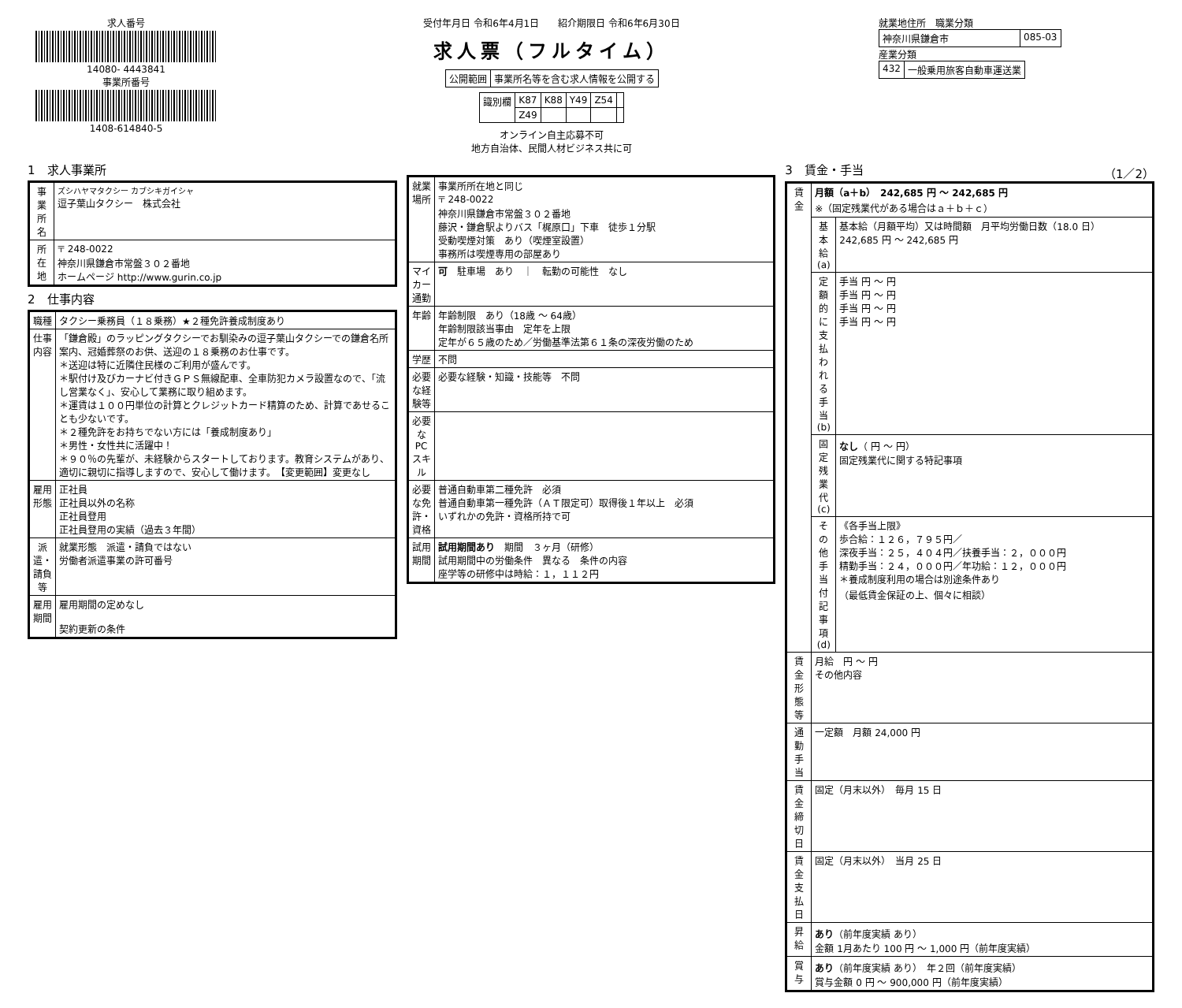求人番号
14080- 4443841
事業所番号
1408-614840-5
受付年月日 令和6年4月1日　　紹介期限日 令和6年6月30日
求人票（フルタイム）
| 公開範囲 | 事業所名等を含む求人情報を公開する |
| 識別欄 | K87 | K88 | Y49 | Z54 | |
| | Z49 | | | | |
オンライン自主応募不可
地方自治体、民間人材ビジネス共に可
就業地住所　職業分類
| 神奈川県鎌倉市 | 085-03 |
産業分類
| 432 | 一般乗用旅客自動車運送業 |
1　求人事業所
| 事業所名 | ズシハヤマタクシー カブシキガイシャ 逗子葉山タクシー 株式会社 |
| 所在地 | 〒 248-0022 神奈川県鎌倉市常盤３０２番地 ホームページ http://www.gurin.co.jp |
2　仕事内容
| 職種 | タクシー乗務員（１８乗務）★２種免許養成制度あり |
| 仕事内容 | 「鎌倉殿」のラッピングタクシーでお馴染みの逗子葉山タクシーでの鎌倉名所案内、冠婚葬祭のお供、送迎の１８乗務のお仕事です。 ＊送迎は特に近隣住民様のご利用が盛んです。 ＊駅付け及びカーナビ付きＧＰＳ無線配車、全車防犯カメラ設置なので、「流し営業なく」、安心して業務に取り組めます。 ＊運賃は１００円単位の計算とクレジットカード精算のため、計算であせることも少ないです。 ＊２種免許をお持ちでない方には「養成制度あり」 ＊男性・女性共に活躍中！ ＊９０％の先輩が、未経験からスタートしております。教育システムがあり、適切に親切に指導しますので、安心して働けます。 【変更範囲】変更なし |
| 雇用形態 | 正社員 正社員以外の名称 正社員登用 正社員登用の実績（過去３年間） |
| 派遣・請負等 | 就業形態 派遣・請負ではない 労働者派遣事業の許可番号 |
| 雇用期間 | 雇用期間の定めなし 契約更新の条件 |
| 就業場所 | 事業所所在地と同じ 〒 248-0022 神奈川県鎌倉市常盤３０２番地 藤沢・鎌倉駅よりバス「梶原口」下車 徒歩１分駅 受動喫煙対策 あり（喫煙室設置） 事務所は喫煙専用の部屋あり |
| マイカー通勤 | 可 駐車場 あり ｜ 転勤の可能性 なし |
| 年齢 | 年齢制限 あり（18歳 ～ 64歳） 年齢制限該当事由 定年を上限 定年が６５歳のため／労働基準法第６１条の深夜労働のため |
| 学歴 | 不問 |
| 必要な経験等 | 必要な経験・知識・技能等 不問 |
| 必要なPCスキル | |
| 必要な免許・資格 | 普通自動車第二種免許 必須 普通自動車第一種免許（ＡＴ限定可）取得後１年以上 必須 いずれかの免許・資格所持で可 |
| 試用期間 | 試用期間あり 期間 ３ヶ月（研修） 試用期間中の労働条件 異なる 条件の内容 座学等の研修中は時給：１，１１２円 |
3　賃金・手当　（1／2）
| 賃金 | 月額（a＋b） 242,685 円 ～ 242,685 円 ※（固定残業代がある場合はａ＋ｂ＋ｃ） | |
| | 基本給(a) | 基本給（月額平均）又は時間額 月平均労働日数（18.0 日） 242,685 円 ～ 242,685 円 |
| | 定額的に支払われる手当(b) | 手当 円 ～ 円 手当 円 ～ 円 手当 円 ～ 円 手当 円 ～ 円 |
| | 固定残業代(c) | なし （ 円 ～ 円） 固定残業代に関する特記事項 |
| | その他手当付記事項(d) | 《各手当上限》 歩合給：１２６，７９５円／ 深夜手当：２５，４０４円／扶養手当：２，０００円 精勤手当：２４，０００円／年功給：１２，０００円 ＊養成制度利用の場合は別途条件あり （最低賃金保証の上、個々に相談） |
| 賃金形態等 | 月給 円 ～ 円 その他内容 | |
| 通勤手当 | 一定額 月額 24,000 円 | |
| 賃金締切日 | 固定（月末以外） 毎月 15 日 | |
| 賃金支払日 | 固定（月末以外） 当月 25 日 | |
| 昇給 | あり （前年度実績 あり） 金額 1月あたり 100 円 ～ 1,000 円（前年度実績） | |
| 賞与 | あり （前年度実績 あり） 年２回（前年度実績） 賞与金額 0 円 ～ 900,000 円（前年度実績） | |